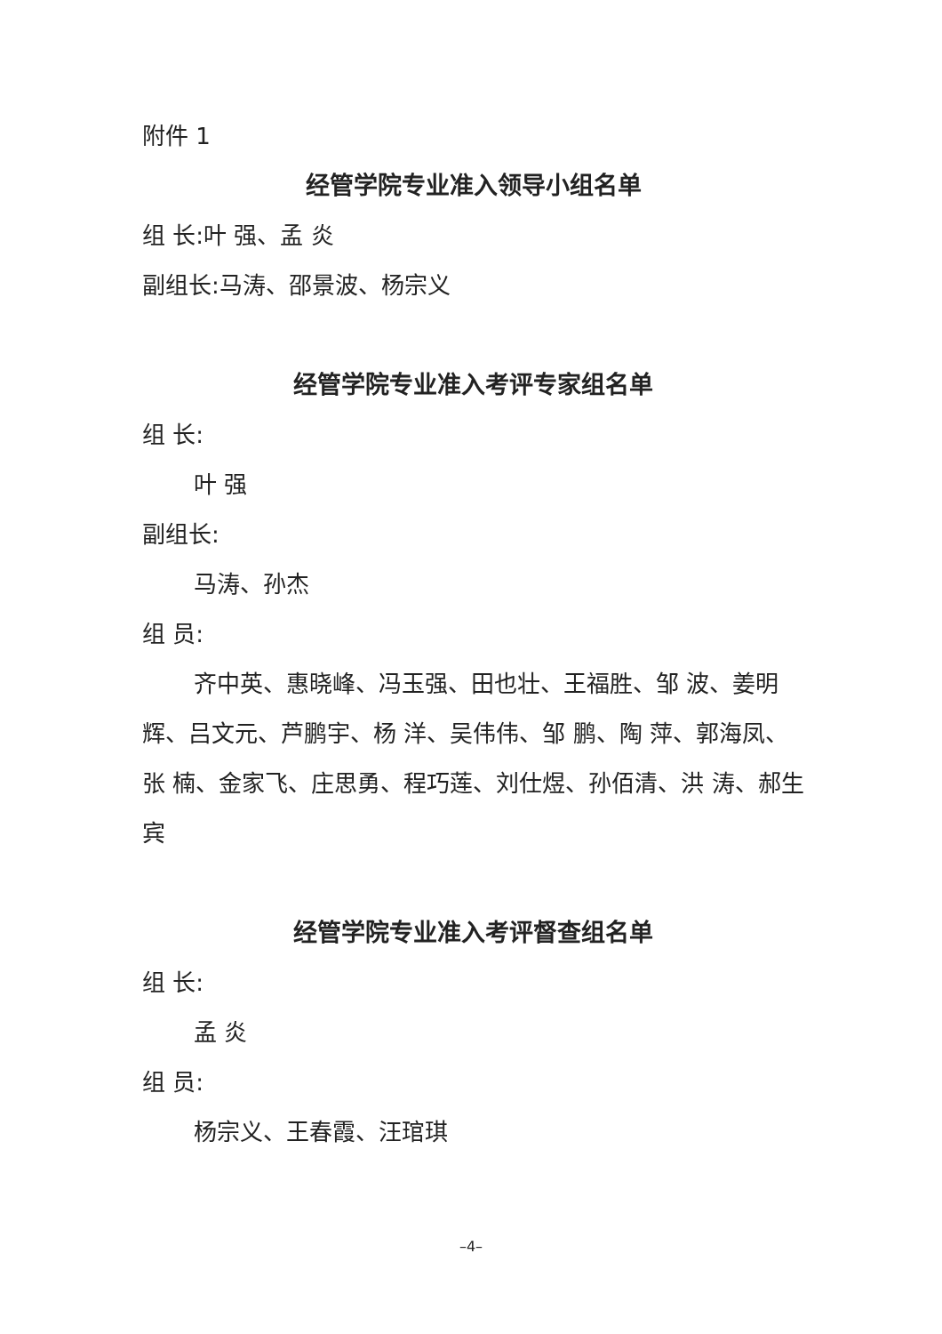附件 1
经管学院专业准入领导小组名单
组 长:叶 强、孟 炎
副组长:马涛、邵景波、杨宗义
经管学院专业准入考评专家组名单
组 长:
叶 强
副组长:
马涛、孙杰
组 员:
齐中英、惠晓峰、冯玉强、田也壮、王福胜、邹 波、姜明辉、吕文元、芦鹏宇、杨 洋、吴伟伟、邹 鹏、陶 萍、郭海凤、张 楠、金家飞、庄思勇、程巧莲、刘仕煜、孙佰清、洪 涛、郝生宾
经管学院专业准入考评督查组名单
组 长:
孟 炎
组 员:
杨宗义、王春霞、汪琯琪
–4–